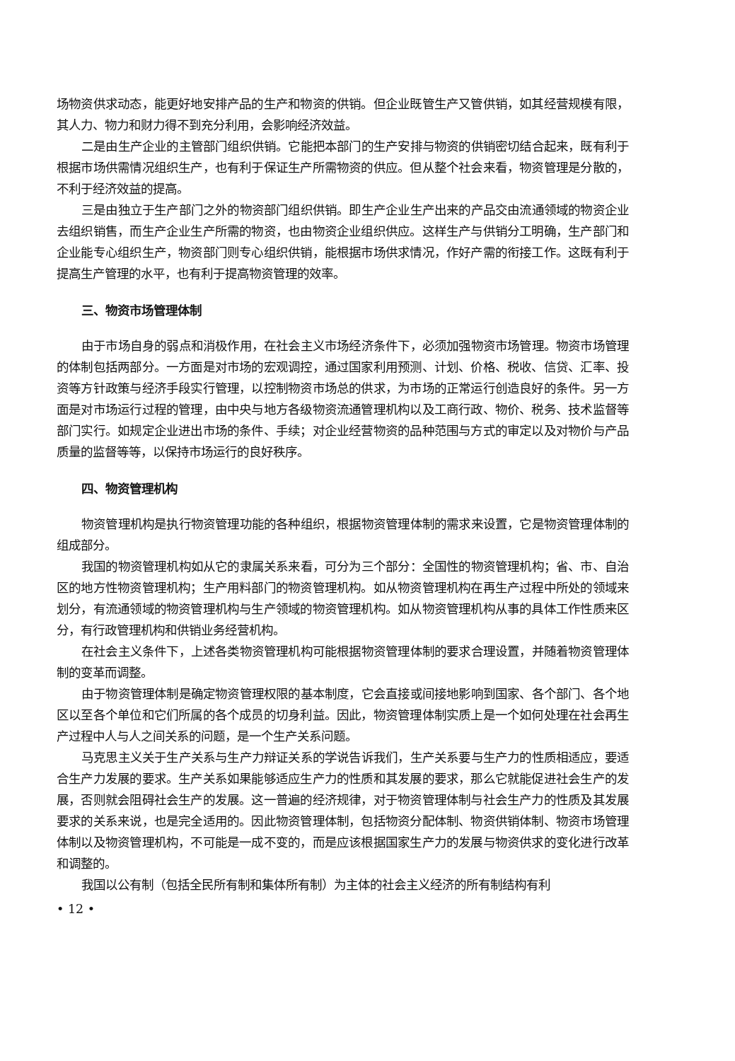场物资供求动态，能更好地安排产品的生产和物资的供销。但企业既管生产又管供销，如其经营规模有限，其人力、物力和财力得不到充分利用，会影响经济效益。
二是由生产企业的主管部门组织供销。它能把本部门的生产安排与物资的供销密切结合起来，既有利于根据市场供需情况组织生产，也有利于保证生产所需物资的供应。但从整个社会来看，物资管理是分散的，不利于经济效益的提高。
三是由独立于生产部门之外的物资部门组织供销。即生产企业生产出来的产品交由流通领域的物资企业去组织销售，而生产企业生产所需的物资，也由物资企业组织供应。这样生产与供销分工明确，生产部门和企业能专心组织生产，物资部门则专心组织供销，能根据市场供求情况，作好产需的衔接工作。这既有利于提高生产管理的水平，也有利于提高物资管理的效率。
三、物资市场管理体制
由于市场自身的弱点和消极作用，在社会主义市场经济条件下，必须加强物资市场管理。物资市场管理的体制包括两部分。一方面是对市场的宏观调控，通过国家利用预测、计划、价格、税收、信贷、汇率、投资等方针政策与经济手段实行管理，以控制物资市场总的供求，为市场的正常运行创造良好的条件。另一方面是对市场运行过程的管理，由中央与地方各级物资流通管理机构以及工商行政、物价、税务、技术监督等部门实行。如规定企业进出市场的条件、手续；对企业经营物资的品种范围与方式的审定以及对物价与产品质量的监督等等，以保持市场运行的良好秩序。
四、物资管理机构
物资管理机构是执行物资管理功能的各种组织，根据物资管理体制的需求来设置，它是物资管理体制的组成部分。
我国的物资管理机构如从它的隶属关系来看，可分为三个部分：全国性的物资管理机构；省、市、自治区的地方性物资管理机构；生产用料部门的物资管理机构。如从物资管理机构在再生产过程中所处的领域来划分，有流通领域的物资管理机构与生产领域的物资管理机构。如从物资管理机构从事的具体工作性质来区分，有行政管理机构和供销业务经营机构。
在社会主义条件下，上述各类物资管理机构可能根据物资管理体制的要求合理设置，并随着物资管理体制的变革而调整。
由于物资管理体制是确定物资管理权限的基本制度，它会直接或间接地影响到国家、各个部门、各个地区以至各个单位和它们所属的各个成员的切身利益。因此，物资管理体制实质上是一个如何处理在社会再生产过程中人与人之间关系的问题，是一个生产关系问题。
马克思主义关于生产关系与生产力辩证关系的学说告诉我们，生产关系要与生产力的性质相适应，要适合生产力发展的要求。生产关系如果能够适应生产力的性质和其发展的要求，那么它就能促进社会生产的发展，否则就会阻碍社会生产的发展。这一普遍的经济规律，对于物资管理体制与社会生产力的性质及其发展要求的关系来说，也是完全适用的。因此物资管理体制，包括物资分配体制、物资供销体制、物资市场管理体制以及物资管理机构，不可能是一成不变的，而是应该根据国家生产力的发展与物资供求的变化进行改革和调整的。
我国以公有制（包括全民所有制和集体所有制）为主体的社会主义经济的所有制结构有利
• 12 •